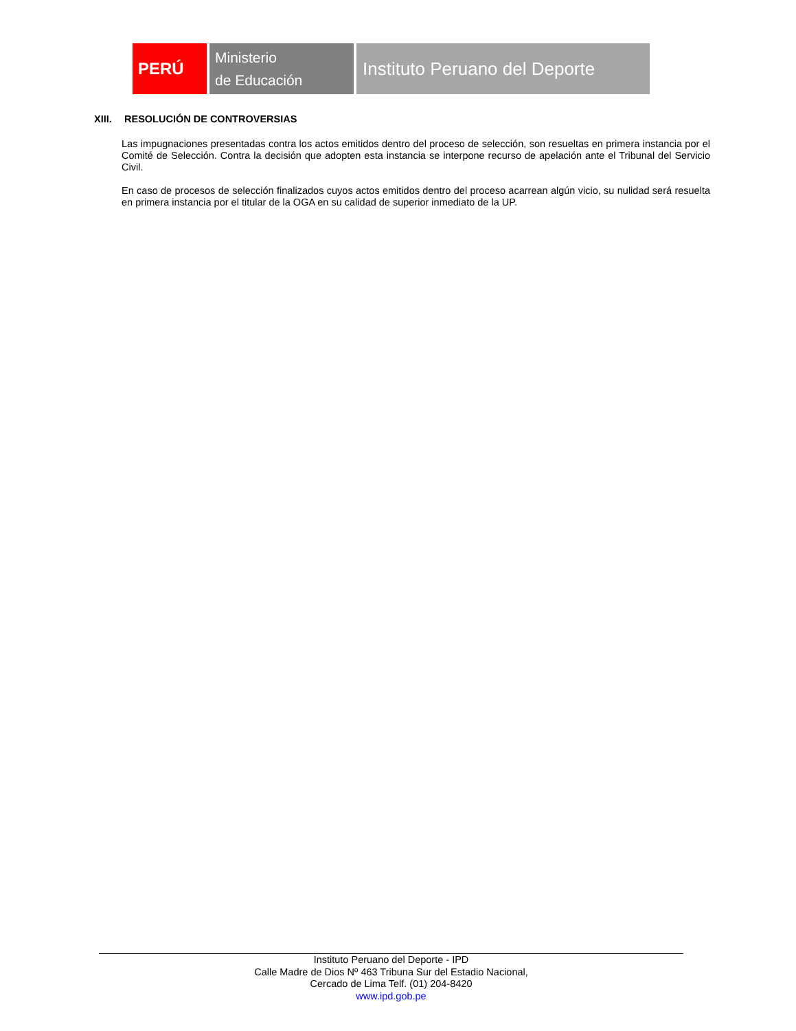PERÚ
Ministerio
de Educación
Instituto Peruano del Deporte
XIII. RESOLUCIÓN DE CONTROVERSIAS
Las impugnaciones presentadas contra los actos emitidos dentro del proceso de selección, son resueltas en primera instancia por el Comité de Selección. Contra la decisión que adopten esta instancia se interpone recurso de apelación ante el Tribunal del Servicio Civil.
En caso de procesos de selección finalizados cuyos actos emitidos dentro del proceso acarrean algún vicio, su nulidad será resuelta en primera instancia por el titular de la OGA en su calidad de superior inmediato de la UP.
Instituto Peruano del Deporte - IPD
Calle Madre de Dios Nº 463 Tribuna Sur del Estadio Nacional,
Cercado de Lima Telf. (01) 204-8420
www.ipd.gob.pe